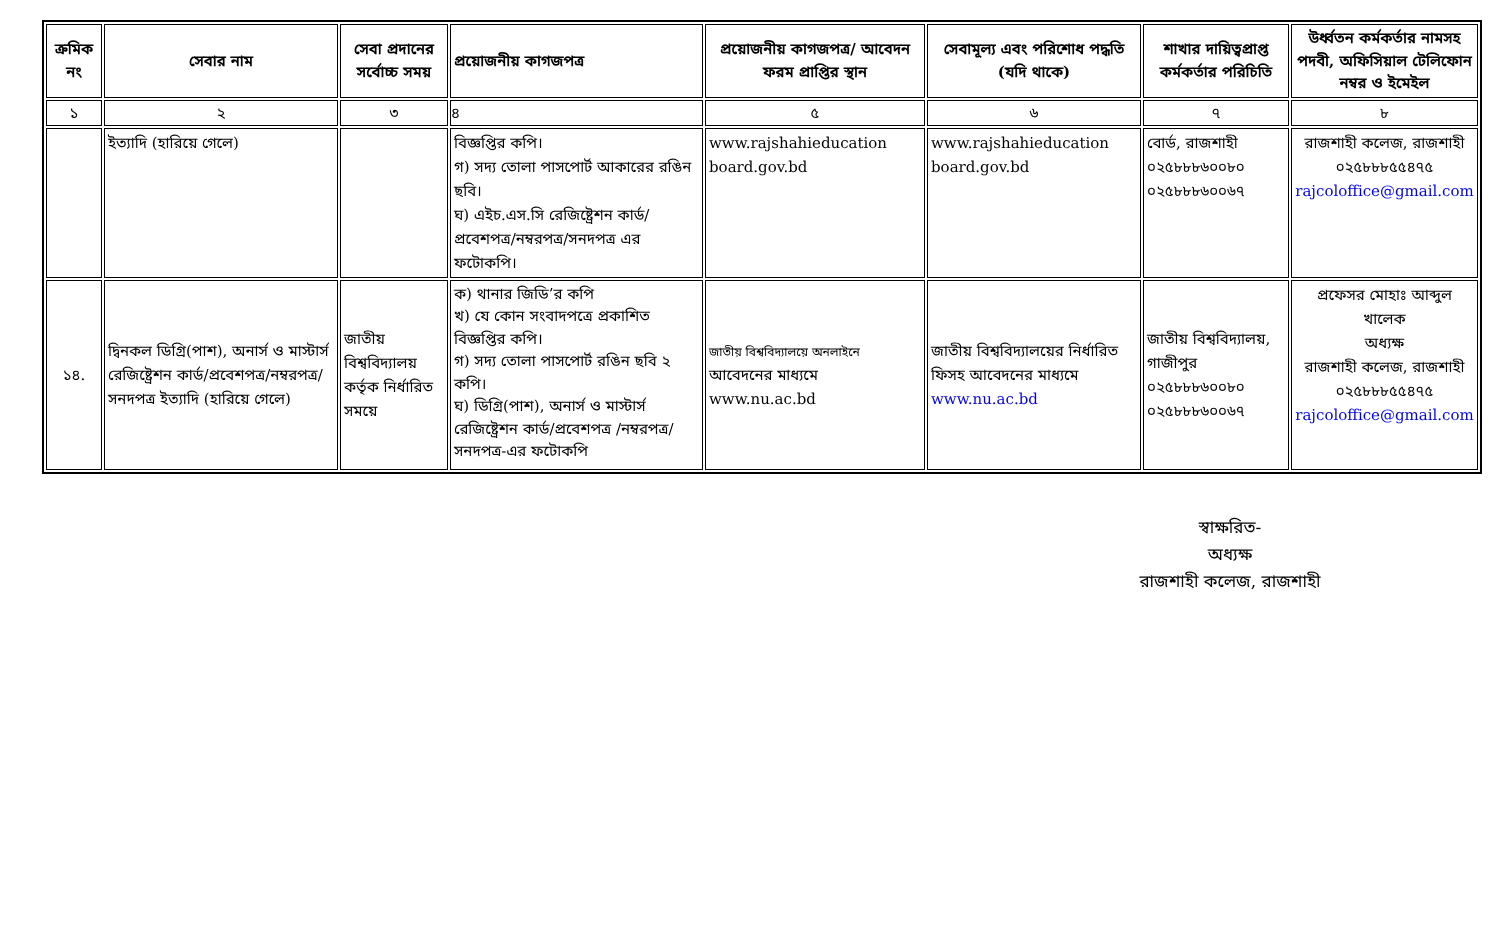| ক্রমিক নং | সেবার নাম | সেবা প্রদানের সর্বোচ্চ সময় | প্রয়োজনীয় কাগজপত্র | প্রয়োজনীয় কাগজপত্র/ আবেদন ফরম প্রাপ্তির স্থান | সেবামূল্য এবং পরিশোধ পদ্ধতি (যদি থাকে) | শাখার দায়িত্বপ্রাপ্ত কর্মকর্তার পরিচিতি | উর্ধ্বতন কর্মকর্তার নামসহ পদবী, অফিসিয়াল টেলিফোন নম্বর ও ইমেইল |
| --- | --- | --- | --- | --- | --- | --- | --- |
| ১ | ২ | ৩ | ৪ | ৫ | ৬ | ৭ | ৮ |
| | ইত্যাদি (হারিয়ে গেলে) | | বিজ্ঞপ্তির কপি। গ) সদ্য তোলা পাসপোর্ট আকারের রঙিন ছবি। ঘ) এইচ.এস.সি রেজিষ্ট্রেশন কার্ড/প্রবেশপত্র/নম্বরপত্র/সনদপত্র এর ফটোকপি। | www.rajshahieducation board.gov.bd | www.rajshahieducation board.gov.bd | বোর্ড, রাজশাহী ০২৫৮৮৮৬০০৮০ ০২৫৮৮৮৬০০৬৭ | রাজশাহী কলেজ, রাজশাহী ০২৫৮৮৮৫৫৪৭৫ rajcoloffice@gmail.com |
| ১৪. | দ্বিনকল ডিগ্রি(পাশ), অনার্স ও মাস্টার্স রেজিষ্ট্রেশন কার্ড/প্রবেশপত্র/নম্বরপত্র/সনদপত্র ইত্যাদি (হারিয়ে গেলে) | জাতীয় বিশ্ববিদ্যালয় কর্তৃক নির্ধারিত সময়ে | ক) থানার জিডি’র কপি খ) যে কোন সংবাদপত্রে প্রকাশিত বিজ্ঞপ্তির কপি। গ) সদ্য তোলা পাসপোর্ট রঙিন ছবি ২ কপি। ঘ) ডিগ্রি(পাশ), অনার্স ও মাস্টার্স রেজিষ্ট্রেশন কার্ড/প্রবেশপত্র /নম্বরপত্র/সনদপত্র-এর ফটোকপি | জাতীয় বিশ্ববিদ্যালয়ে অনলাইনে আবেদনের মাধ্যমে www.nu.ac.bd | জাতীয় বিশ্ববিদ্যালয়ের নির্ধারিত ফিসহ আবেদনের মাধ্যমে www.nu.ac.bd | জাতীয় বিশ্ববিদ্যালয়, গাজীপুর ০২৫৮৮৮৬০০৮০ ০২৫৮৮৮৬০০৬৭ | প্রফেসর মোহাঃ আব্দুল খালেক অধ্যক্ষ রাজশাহী কলেজ, রাজশাহী ০২৫৮৮৮৫৫৪৭৫ rajcoloffice@gmail.com |
স্বাক্ষরিত-
অধ্যক্ষ
রাজশাহী কলেজ, রাজশাহী